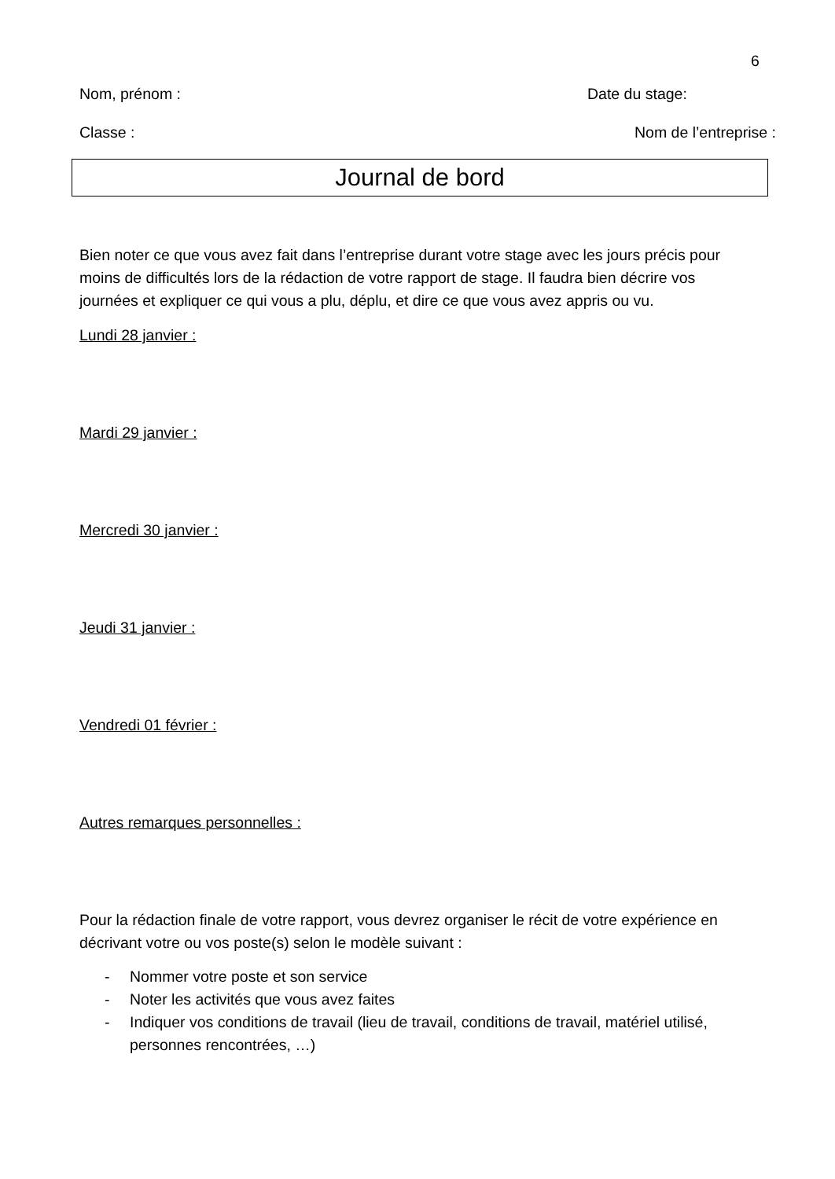6
Nom, prénom : Date du stage:
Classe : Nom de l’entreprise :
Journal de bord
Bien noter ce que vous avez fait dans l’entreprise durant votre stage avec les jours précis pour moins de difficultés lors de la rédaction de votre rapport de stage. Il faudra bien décrire vos journées et expliquer ce qui vous a plu, déplu, et dire ce que vous avez appris ou vu.
Lundi 28 janvier :
Mardi 29 janvier :
Mercredi 30 janvier :
Jeudi 31 janvier :
Vendredi 01 février :
Autres remarques personnelles :
Pour la rédaction finale de votre rapport, vous devrez organiser le récit de votre expérience en décrivant votre ou vos poste(s) selon le modèle suivant :
- Nommer votre poste et son service
- Noter les activités que vous avez faites
- Indiquer vos conditions de travail (lieu de travail, conditions de travail, matériel utilisé, personnes rencontrées, …)